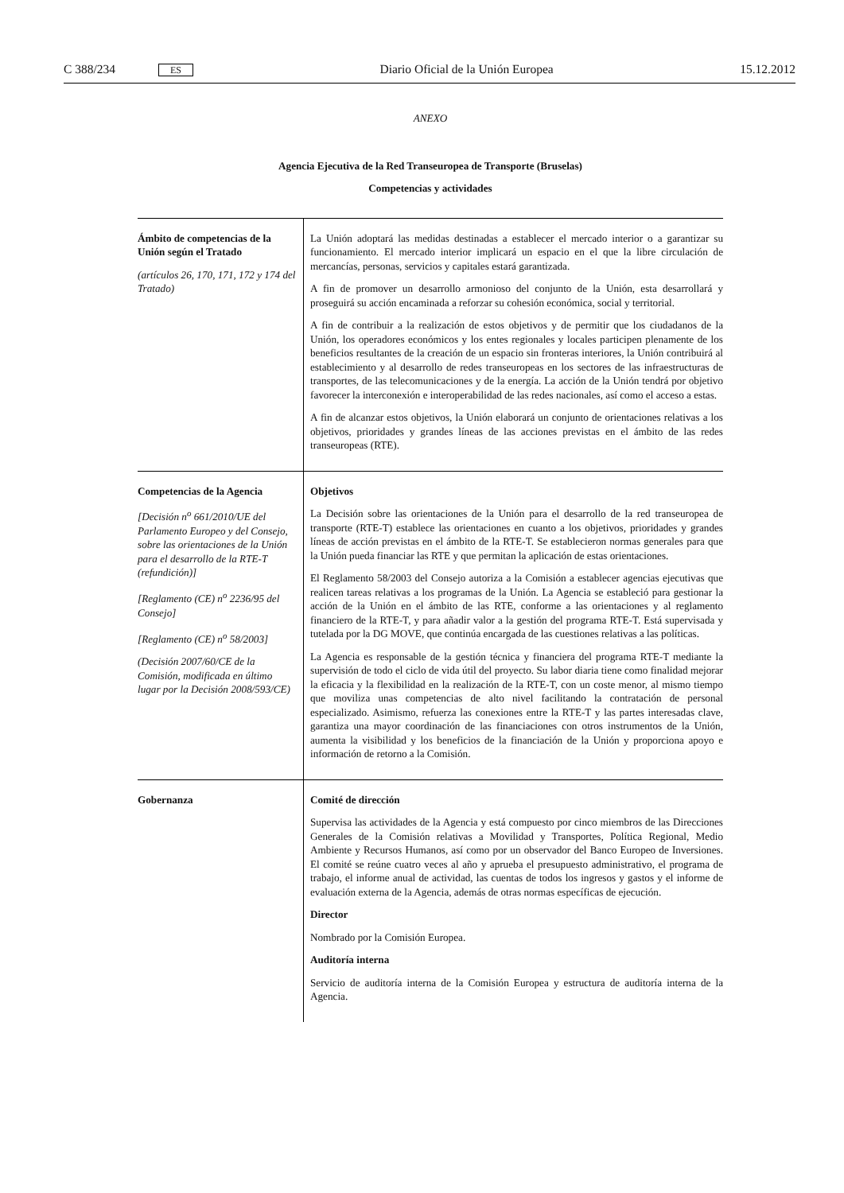C 388/234 ES Diario Oficial de la Unión Europea 15.12.2012
ANEXO
Agencia Ejecutiva de la Red Transeuropea de Transporte (Bruselas)
Competencias y actividades
| Ámbito de competencias de la Unión según el Tratado (artículos 26, 170, 171, 172 y 174 del Tratado) | La Unión adoptará las medidas destinadas a establecer el mercado interior o a garantizar su funcionamiento. El mercado interior implicará un espacio en el que la libre circulación de mercancías, personas, servicios y capitales estará garantizada. A fin de promover un desarrollo armonioso del conjunto de la Unión, esta desarrollará y proseguirá su acción encaminada a reforzar su cohesión económica, social y territorial. A fin de contribuir a la realización de estos objetivos y de permitir que los ciudadanos de la Unión, los operadores económicos y los entes regionales y locales participen plenamente de los beneficios resultantes de la creación de un espacio sin fronteras interiores, la Unión contribuirá al establecimiento y al desarrollo de redes transeuropeas en los sectores de las infraestructuras de transportes, de las telecomunicaciones y de la energía. La acción de la Unión tendrá por objetivo favorecer la interconexión e interoperabilidad de las redes nacionales, así como el acceso a estas. A fin de alcanzar estos objetivos, la Unión elaborará un conjunto de orientaciones relativas a los objetivos, prioridades y grandes líneas de las acciones previstas en el ámbito de las redes transeuropeas (RTE). |
| Competencias de la Agencia [Decisión n<sup>o</sup> 661/2010/UE del Parlamento Europeo y del Consejo, sobre las orientaciones de la Unión para el desarrollo de la RTE-T (refundición)] [Reglamento (CE) n<sup>o</sup> 2236/95 del Consejo] [Reglamento (CE) n<sup>o</sup> 58/2003] (Decisión 2007/60/CE de la Comisión, modificada en último lugar por la Decisión 2008/593/CE) | Objetivos La Decisión sobre las orientaciones de la Unión para el desarrollo de la red transeuropea de transporte (RTE-T) establece las orientaciones en cuanto a los objetivos, prioridades y grandes líneas de acción previstas en el ámbito de la RTE-T. Se establecieron normas generales para que la Unión pueda financiar las RTE y que permitan la aplicación de estas orientaciones. El Reglamento 58/2003 del Consejo autoriza a la Comisión a establecer agencias ejecutivas que realicen tareas relativas a los programas de la Unión. La Agencia se estableció para gestionar la acción de la Unión en el ámbito de las RTE, conforme a las orientaciones y al reglamento financiero de la RTE-T, y para añadir valor a la gestión del programa RTE-T. Está supervisada y tutelada por la DG MOVE, que continúa encargada de las cuestiones relativas a las políticas. La Agencia es responsable de la gestión técnica y financiera del programa RTE-T mediante la supervisión de todo el ciclo de vida útil del proyecto. Su labor diaria tiene como finalidad mejorar la eficacia y la flexibilidad en la realización de la RTE-T, con un coste menor, al mismo tiempo que moviliza unas competencias de alto nivel facilitando la contratación de personal especializado. Asimismo, refuerza las conexiones entre la RTE-T y las partes interesadas clave, garantiza una mayor coordinación de las financiaciones con otros instrumentos de la Unión, aumenta la visibilidad y los beneficios de la financiación de la Unión y proporciona apoyo e información de retorno a la Comisión. |
| Gobernanza | Comité de dirección Supervisa las actividades de la Agencia y está compuesto por cinco miembros de las Direcciones Generales de la Comisión relativas a Movilidad y Transportes, Política Regional, Medio Ambiente y Recursos Humanos, así como por un observador del Banco Europeo de Inversiones. El comité se reúne cuatro veces al año y aprueba el presupuesto administrativo, el programa de trabajo, el informe anual de actividad, las cuentas de todos los ingresos y gastos y el informe de evaluación externa de la Agencia, además de otras normas específicas de ejecución. Director Nombrado por la Comisión Europea. Auditoría interna Servicio de auditoría interna de la Comisión Europea y estructura de auditoría interna de la Agencia. |